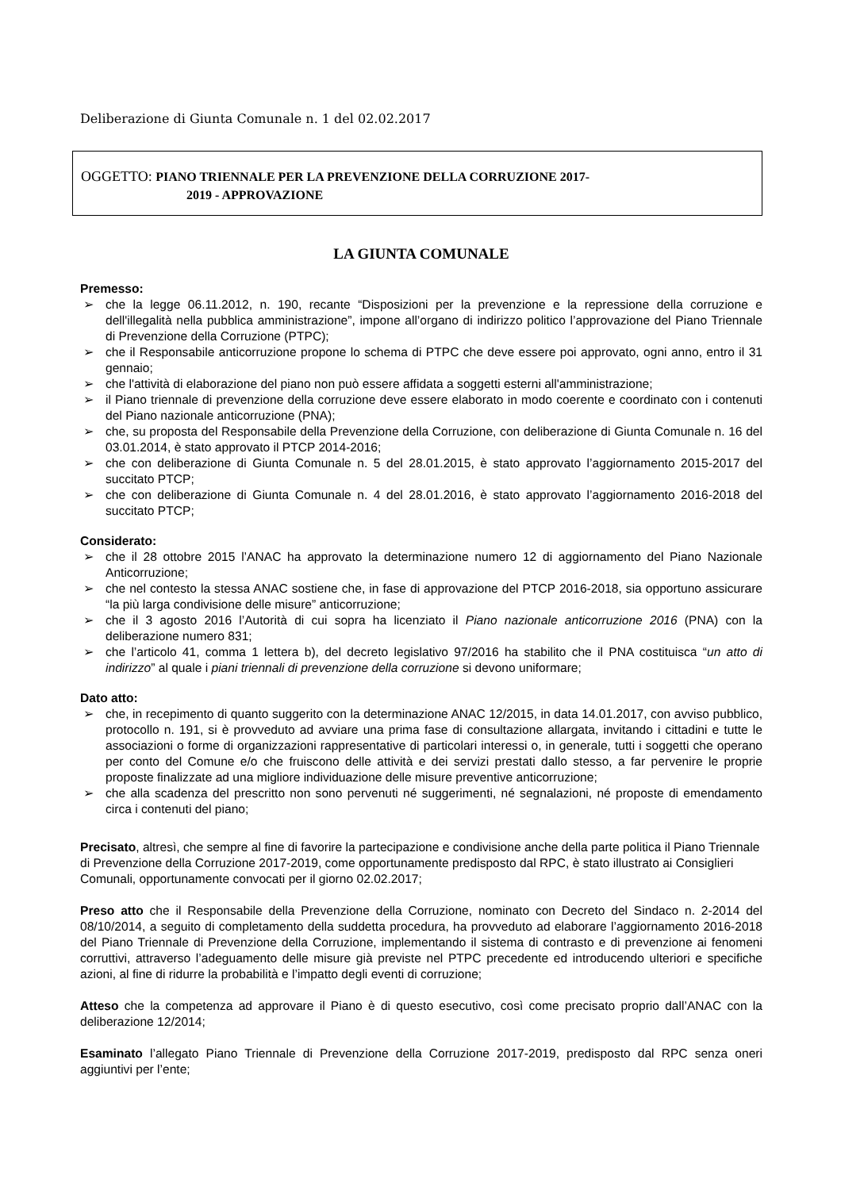Deliberazione di Giunta Comunale n. 1 del 02.02.2017
OGGETTO: PIANO TRIENNALE PER LA PREVENZIONE DELLA CORRUZIONE 2017-
2019 - APPROVAZIONE
LA GIUNTA COMUNALE
Premesso:
➢ che la legge 06.11.2012, n. 190, recante “Disposizioni per la prevenzione e la repressione della corruzione e dell'illegalità nella pubblica amministrazione”, impone all’organo di indirizzo politico l’approvazione del Piano Triennale di Prevenzione della Corruzione (PTPC);
➢ che il Responsabile anticorruzione propone lo schema di PTPC che deve essere poi approvato, ogni anno, entro il 31 gennaio;
➢ che l'attività di elaborazione del piano non può essere affidata a soggetti esterni all'amministrazione;
➢ il Piano triennale di prevenzione della corruzione deve essere elaborato in modo coerente e coordinato con i contenuti del Piano nazionale anticorruzione (PNA);
➢ che, su proposta del Responsabile della Prevenzione della Corruzione, con deliberazione di Giunta Comunale n. 16 del 03.01.2014, è stato approvato il PTCP 2014-2016;
➢ che con deliberazione di Giunta Comunale n. 5 del 28.01.2015, è stato approvato l’aggiornamento 2015-2017 del succitato PTCP;
➢ che con deliberazione di Giunta Comunale n. 4 del 28.01.2016, è stato approvato l’aggiornamento 2016-2018 del succitato PTCP;
Considerato:
➢ che il 28 ottobre 2015 l’ANAC ha approvato la determinazione numero 12 di aggiornamento del Piano Nazionale Anticorruzione;
➢ che nel contesto la stessa ANAC sostiene che, in fase di approvazione del PTCP 2016-2018, sia opportuno assicurare “la più larga condivisione delle misure” anticorruzione;
➢ che il 3 agosto 2016 l’Autorità di cui sopra ha licenziato il Piano nazionale anticorruzione 2016 (PNA) con la deliberazione numero 831;
➢ che l’articolo 41, comma 1 lettera b), del decreto legislativo 97/2016 ha stabilito che il PNA costituisca “un atto di indirizzo” al quale i piani triennali di prevenzione della corruzione si devono uniformare;
Dato atto:
➢ che, in recepimento di quanto suggerito con la determinazione ANAC 12/2015, in data 14.01.2017, con avviso pubblico, protocollo n. 191, si è provveduto ad avviare una prima fase di consultazione allargata, invitando i cittadini e tutte le associazioni o forme di organizzazioni rappresentative di particolari interessi o, in generale, tutti i soggetti che operano per conto del Comune e/o che fruiscono delle attività e dei servizi prestati dallo stesso, a far pervenire le proprie proposte finalizzate ad una migliore individuazione delle misure preventive anticorruzione;
➢ che alla scadenza del prescritto non sono pervenuti né suggerimenti, né segnalazioni, né proposte di emendamento circa i contenuti del piano;
Precisato, altresì, che sempre al fine di favorire la partecipazione e condivisione anche della parte politica il Piano Triennale di Prevenzione della Corruzione 2017-2019, come opportunamente predisposto dal RPC, è stato illustrato ai Consiglieri Comunali, opportunamente convocati per il giorno 02.02.2017;
Preso atto che il Responsabile della Prevenzione della Corruzione, nominato con Decreto del Sindaco n. 2-2014 del 08/10/2014, a seguito di completamento della suddetta procedura, ha provveduto ad elaborare l’aggiornamento 2016-2018 del Piano Triennale di Prevenzione della Corruzione, implementando il sistema di contrasto e di prevenzione ai fenomeni corruttivi, attraverso l’adeguamento delle misure già previste nel PTPC precedente ed introducendo ulteriori e specifiche azioni, al fine di ridurre la probabilità e l’impatto degli eventi di corruzione;
Atteso che la competenza ad approvare il Piano è di questo esecutivo, così come precisato proprio dall’ANAC con la deliberazione 12/2014;
Esaminato l’allegato Piano Triennale di Prevenzione della Corruzione 2017-2019, predisposto dal RPC senza oneri aggiuntivi per l’ente;